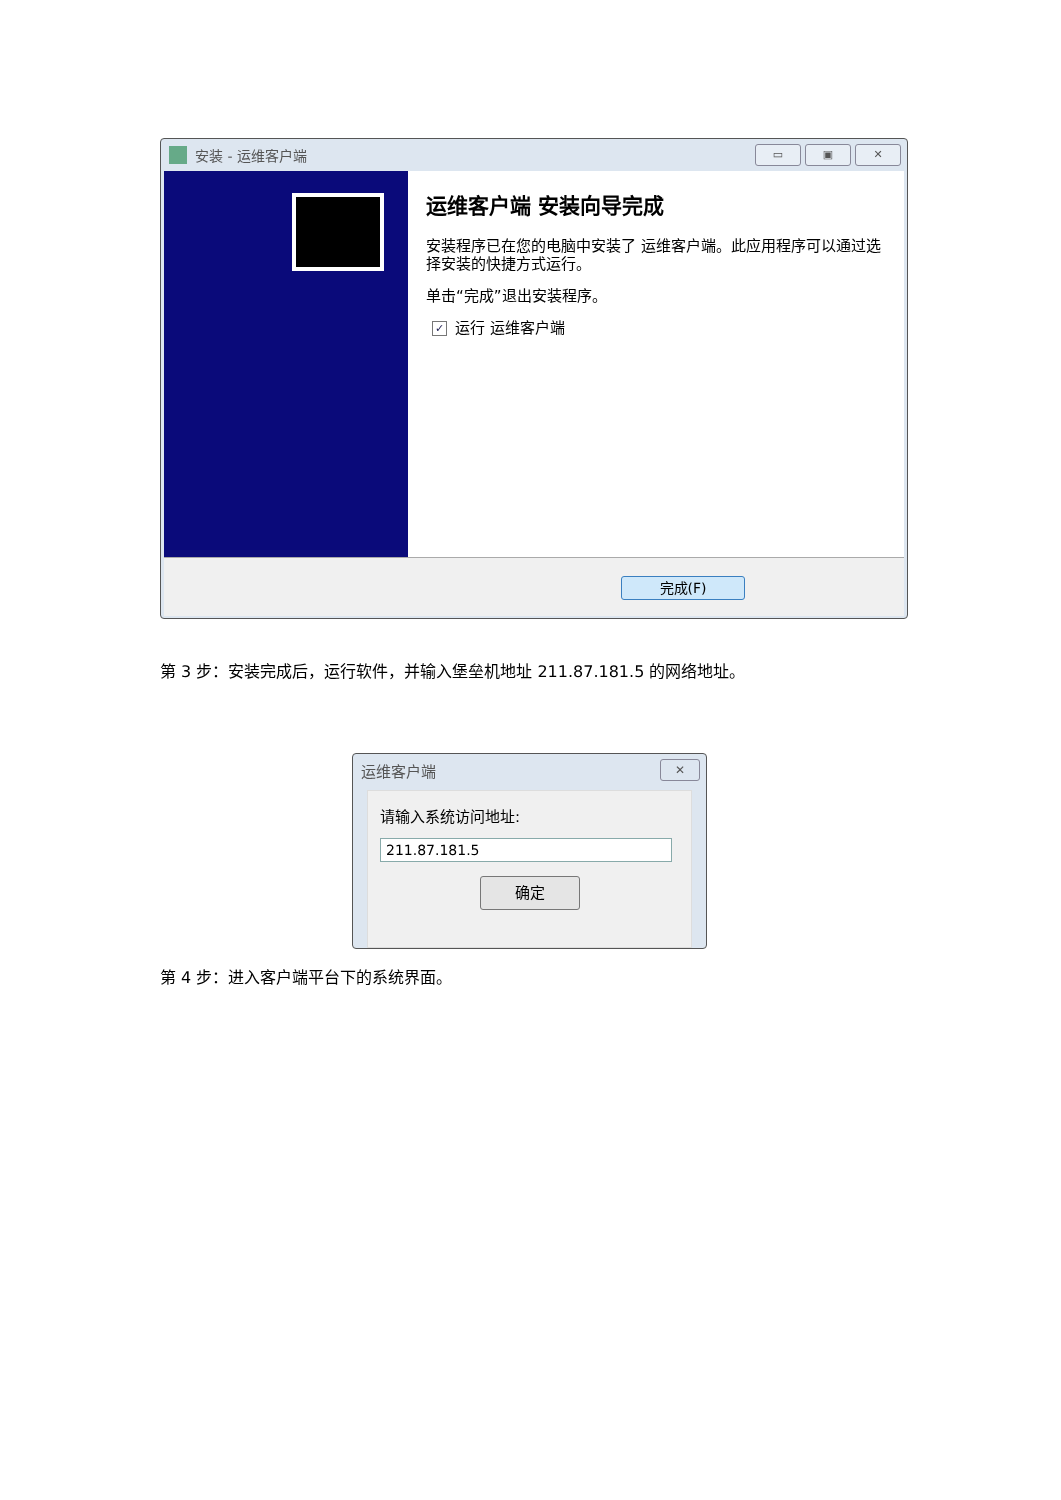安装 - 运维客户端
▭ ▣ ✕
运维客户端 安装向导完成
安装程序已在您的电脑中安装了 运维客户端。此应用程序可以通过选择安装的快捷方式运行。
单击“完成”退出安装程序。
✓ 运行 运维客户端
完成(F)
第 3 步：安装完成后，运行软件，并输入堡垒机地址 211.87.181.5 的网络地址。
运维客户端 ✕
请输入系统访问地址:
211.87.181.5
确定
第 4 步：进入客户端平台下的系统界面。